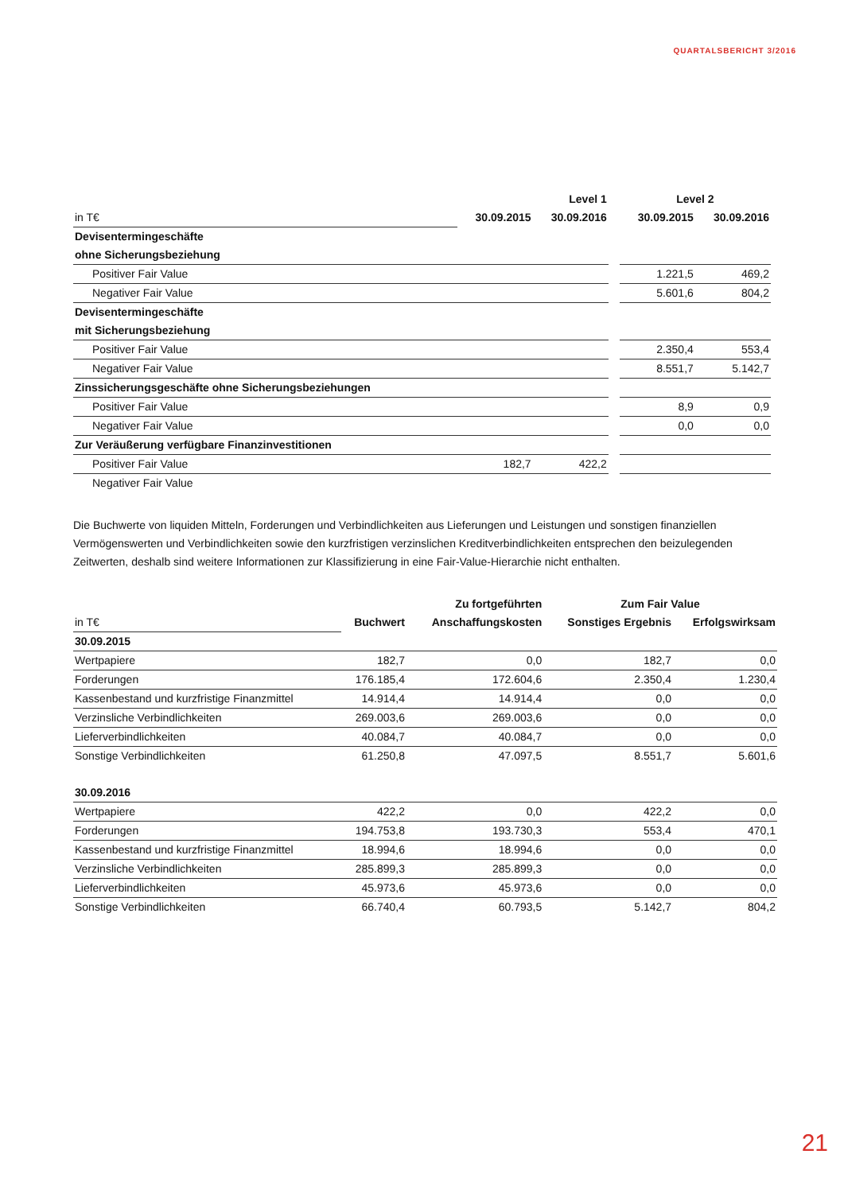QUARTALSBERICHT 3/2016
| | Level 1 | | | Level 2 | |
| --- | --- | --- | --- | --- | --- |
| in T€ | 30.09.2015 | 30.09.2016 | | 30.09.2015 | 30.09.2016 |
| Devisentermingeschäfte | | | | | |
| ohne Sicherungsbeziehung | | | | | |
| Positiver Fair Value | | | | 1.221,5 | 469,2 |
| Negativer Fair Value | | | | 5.601,6 | 804,2 |
| Devisentermingeschäfte | | | | | |
| mit Sicherungsbeziehung | | | | | |
| Positiver Fair Value | | | | 2.350,4 | 553,4 |
| Negativer Fair Value | | | | 8.551,7 | 5.142,7 |
| Zinssicherungsgeschäfte ohne Sicherungsbeziehungen | | | | | |
| Positiver Fair Value | | | | 8,9 | 0,9 |
| Negativer Fair Value | | | | 0,0 | 0,0 |
| Zur Veräußerung verfügbare Finanzinvestitionen | | | | | |
| Positiver Fair Value | 182,7 | 422,2 | | | |
| Negativer Fair Value | | | | | |
Die Buchwerte von liquiden Mitteln, Forderungen und Verbindlichkeiten aus Lieferungen und Leistungen und sonstigen finanziellen Vermögenswerten und Verbindlichkeiten sowie den kurzfristigen verzinslichen Kreditverbindlichkeiten entsprechen den beizulegenden Zeitwerten, deshalb sind weitere Informationen zur Klassifizierung in eine Fair-Value-Hierarchie nicht enthalten.
| | | Zu fortgeführten | Zum Fair Value | |
| --- | --- | --- | --- | --- |
| in T€ | Buchwert | Anschaffungskosten | Sonstiges Ergebnis | Erfolgswirksam |
| 30.09.2015 | | | | |
| Wertpapiere | 182,7 | 0,0 | 182,7 | 0,0 |
| Forderungen | 176.185,4 | 172.604,6 | 2.350,4 | 1.230,4 |
| Kassenbestand und kurzfristige Finanzmittel | 14.914,4 | 14.914,4 | 0,0 | 0,0 |
| Verzinsliche Verbindlichkeiten | 269.003,6 | 269.003,6 | 0,0 | 0,0 |
| Lieferverbindlichkeiten | 40.084,7 | 40.084,7 | 0,0 | 0,0 |
| Sonstige Verbindlichkeiten | 61.250,8 | 47.097,5 | 8.551,7 | 5.601,6 |
| 30.09.2016 | | | | |
| Wertpapiere | 422,2 | 0,0 | 422,2 | 0,0 |
| Forderungen | 194.753,8 | 193.730,3 | 553,4 | 470,1 |
| Kassenbestand und kurzfristige Finanzmittel | 18.994,6 | 18.994,6 | 0,0 | 0,0 |
| Verzinsliche Verbindlichkeiten | 285.899,3 | 285.899,3 | 0,0 | 0,0 |
| Lieferverbindlichkeiten | 45.973,6 | 45.973,6 | 0,0 | 0,0 |
| Sonstige Verbindlichkeiten | 66.740,4 | 60.793,5 | 5.142,7 | 804,2 |
21